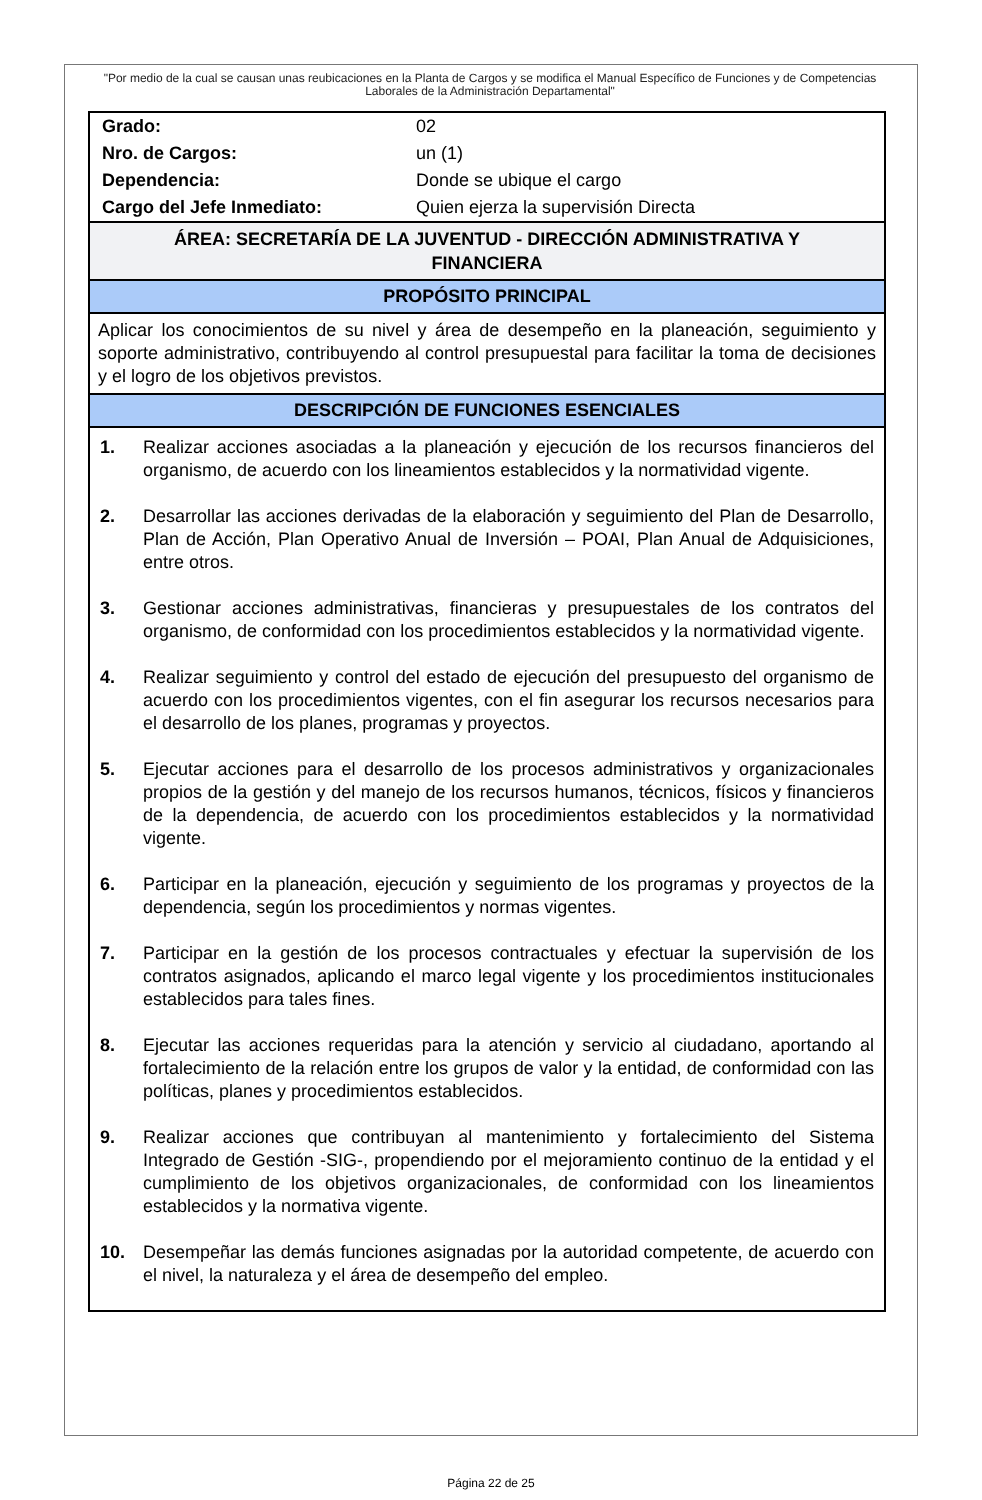"Por medio de la cual se causan unas reubicaciones en la Planta de Cargos y se modifica el Manual Específico de Funciones y de Competencias Laborales de la Administración Departamental"
| Grado: | 02 |
| Nro. de Cargos: | un (1) |
| Dependencia: | Donde se ubique el cargo |
| Cargo del Jefe Inmediato: | Quien ejerza la supervisión Directa |
ÁREA: SECRETARÍA DE LA JUVENTUD - DIRECCIÓN ADMINISTRATIVA Y FINANCIERA
PROPÓSITO PRINCIPAL
Aplicar los conocimientos de su nivel y área de desempeño en la planeación, seguimiento y soporte administrativo, contribuyendo al control presupuestal para facilitar la toma de decisiones y el logro de los objetivos previstos.
DESCRIPCIÓN DE FUNCIONES ESENCIALES
| 1. | Realizar acciones asociadas a la planeación y ejecución de los recursos financieros del organismo, de acuerdo con los lineamientos establecidos y la normatividad vigente. |
| 2. | Desarrollar las acciones derivadas de la elaboración y seguimiento del Plan de Desarrollo, Plan de Acción, Plan Operativo Anual de Inversión – POAI, Plan Anual de Adquisiciones, entre otros. |
| 3. | Gestionar acciones administrativas, financieras y presupuestales de los contratos del organismo, de conformidad con los procedimientos establecidos y la normatividad vigente. |
| 4. | Realizar seguimiento y control del estado de ejecución del presupuesto del organismo de acuerdo con los procedimientos vigentes, con el fin asegurar los recursos necesarios para el desarrollo de los planes, programas y proyectos. |
| 5. | Ejecutar acciones para el desarrollo de los procesos administrativos y organizacionales propios de la gestión y del manejo de los recursos humanos, técnicos, físicos y financieros de la dependencia, de acuerdo con los procedimientos establecidos y la normatividad vigente. |
| 6. | Participar en la planeación, ejecución y seguimiento de los programas y proyectos de la dependencia, según los procedimientos y normas vigentes. |
| 7. | Participar en la gestión de los procesos contractuales y efectuar la supervisión de los contratos asignados, aplicando el marco legal vigente y los procedimientos institucionales establecidos para tales fines. |
| 8. | Ejecutar las acciones requeridas para la atención y servicio al ciudadano, aportando al fortalecimiento de la relación entre los grupos de valor y la entidad, de conformidad con las políticas, planes y procedimientos establecidos. |
| 9. | Realizar acciones que contribuyan al mantenimiento y fortalecimiento del Sistema Integrado de Gestión -SIG-, propendiendo por el mejoramiento continuo de la entidad y el cumplimiento de los objetivos organizacionales, de conformidad con los lineamientos establecidos y la normativa vigente. |
| 10. | Desempeñar las demás funciones asignadas por la autoridad competente, de acuerdo con el nivel, la naturaleza y el área de desempeño del empleo. |
Página 22 de 25